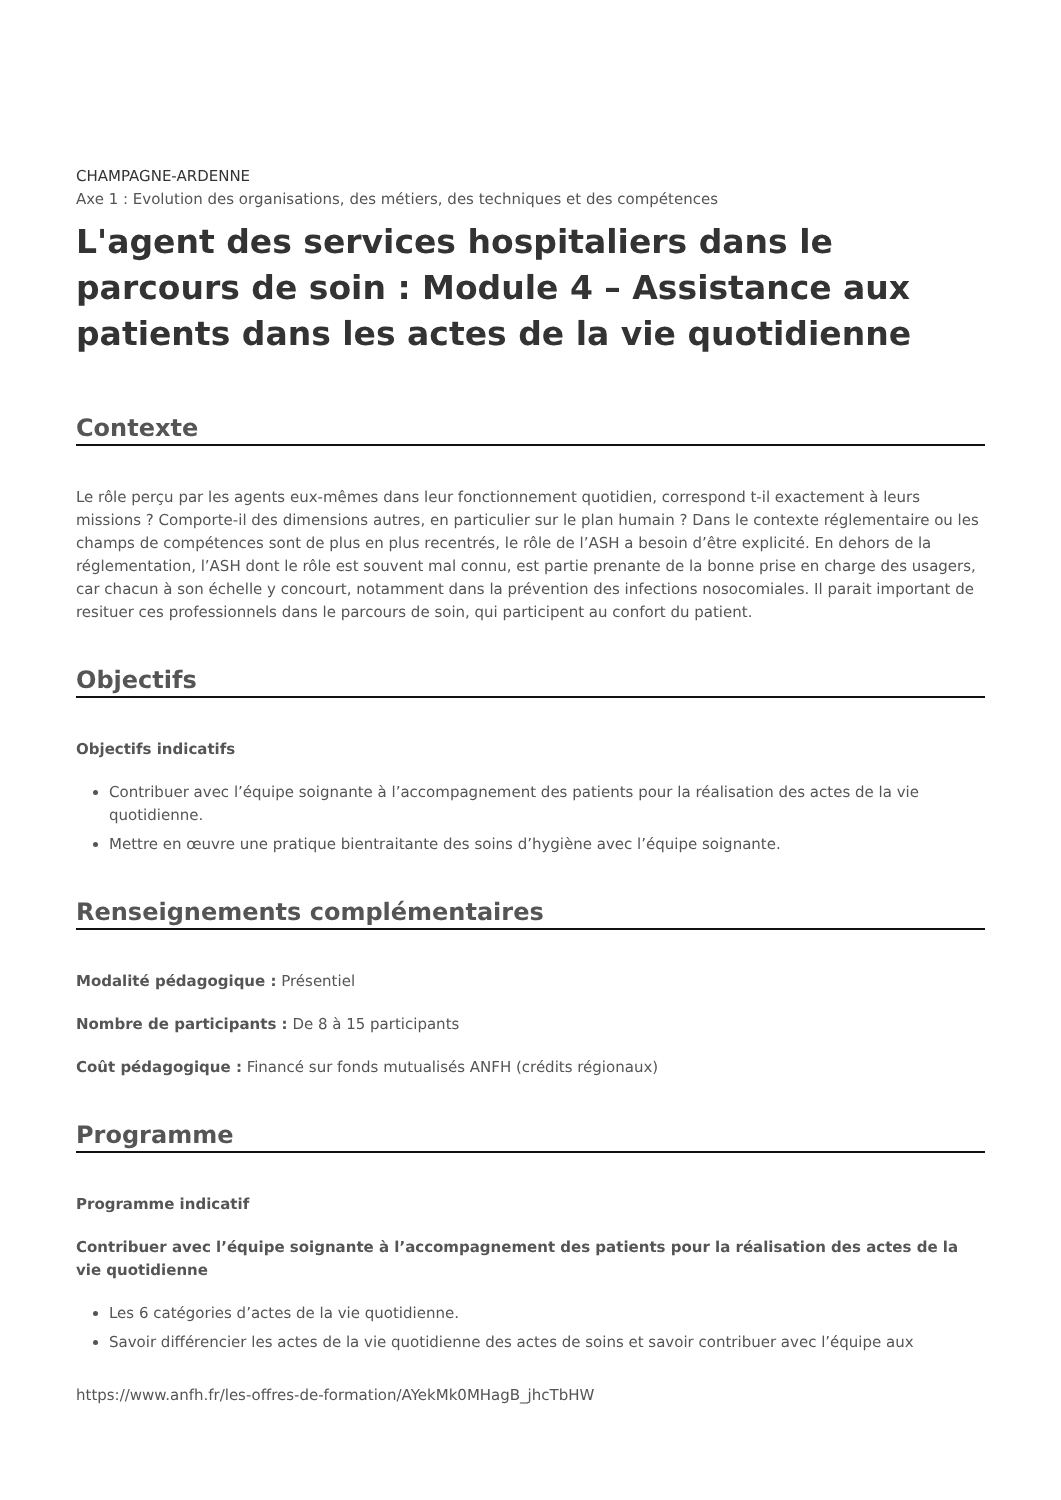CHAMPAGNE-ARDENNE
Axe 1 : Evolution des organisations, des métiers, des techniques et des compétences
L'agent des services hospitaliers dans le parcours de soin : Module 4 – Assistance aux patients dans les actes de la vie quotidienne
Contexte
Le rôle perçu par les agents eux-mêmes dans leur fonctionnement quotidien, correspond t-il exactement à leurs missions ? Comporte-il des dimensions autres, en particulier sur le plan humain ? Dans le contexte réglementaire ou les champs de compétences sont de plus en plus recentrés, le rôle de l’ASH a besoin d’être explicité. En dehors de la réglementation, l’ASH dont le rôle est souvent mal connu, est partie prenante de la bonne prise en charge des usagers, car chacun à son échelle y concourt, notamment dans la prévention des infections nosocomiales. Il parait important de resituer ces professionnels dans le parcours de soin, qui participent au confort du patient.
Objectifs
Objectifs indicatifs
Contribuer avec l’équipe soignante à l’accompagnement des patients pour la réalisation des actes de la vie quotidienne.
Mettre en œuvre une pratique bientraitante des soins d’hygiène avec l’équipe soignante.
Renseignements complémentaires
Modalité pédagogique : Présentiel
Nombre de participants : De 8 à 15 participants
Coût pédagogique : Financé sur fonds mutualisés ANFH (crédits régionaux)
Programme
Programme indicatif
Contribuer avec l’équipe soignante à l’accompagnement des patients pour la réalisation des actes de la vie quotidienne
Les 6 catégories d’actes de la vie quotidienne.
Savoir différencier les actes de la vie quotidienne des actes de soins et savoir contribuer avec l’équipe aux
https://www.anfh.fr/les-offres-de-formation/AYekMk0MHagB_jhcTbHW